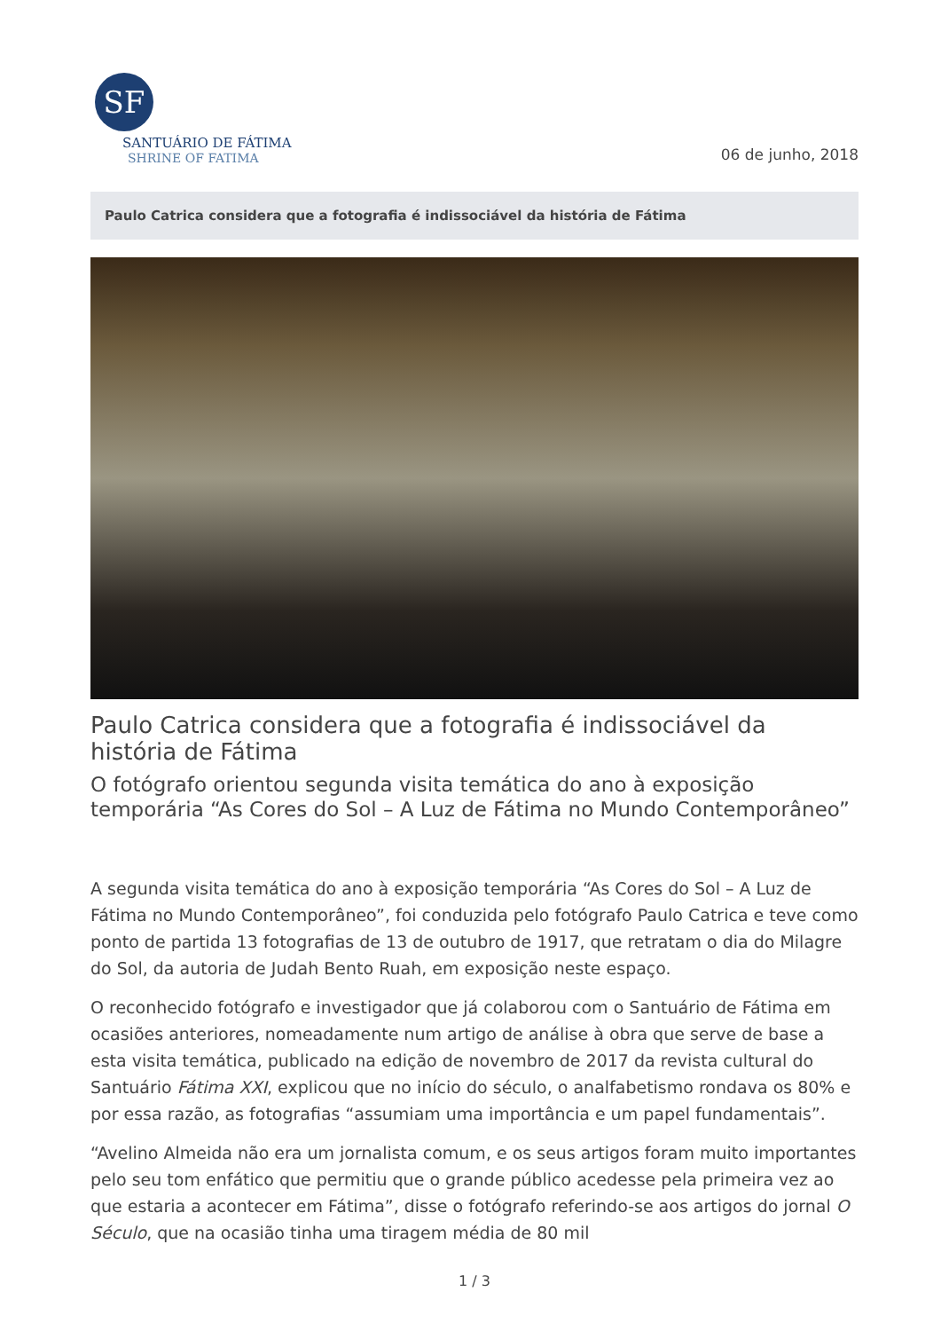SF
SANTUÁRIO DE FÁTIMA
SHRINE OF FATIMA
06 de junho, 2018
Paulo Catrica considera que a fotografia é indissociável da história de Fátima
Paulo Catrica considera que a fotografia é indissociável da história de Fátima
O fotógrafo orientou segunda visita temática do ano à exposição temporária “As Cores do Sol – A Luz de Fátima no Mundo Contemporâneo”
A segunda visita temática do ano à exposição temporária “As Cores do Sol – A Luz de Fátima no Mundo Contemporâneo”, foi conduzida pelo fotógrafo Paulo Catrica e teve como ponto de partida 13 fotografias de 13 de outubro de 1917, que retratam o dia do Milagre do Sol, da autoria de Judah Bento Ruah, em exposição neste espaço.
O reconhecido fotógrafo e investigador que já colaborou com o Santuário de Fátima em ocasiões anteriores, nomeadamente num artigo de análise à obra que serve de base a esta visita temática, publicado na edição de novembro de 2017 da revista cultural do Santuário Fátima XXI, explicou que no início do século, o analfabetismo rondava os 80% e por essa razão, as fotografias “assumiam uma importância e um papel fundamentais”.
“Avelino Almeida não era um jornalista comum, e os seus artigos foram muito importantes pelo seu tom enfático que permitiu que o grande público acedesse pela primeira vez ao que estaria a acontecer em Fátima”, disse o fotógrafo referindo-se aos artigos do jornal O Século, que na ocasião tinha uma tiragem média de 80 mil
1 / 3